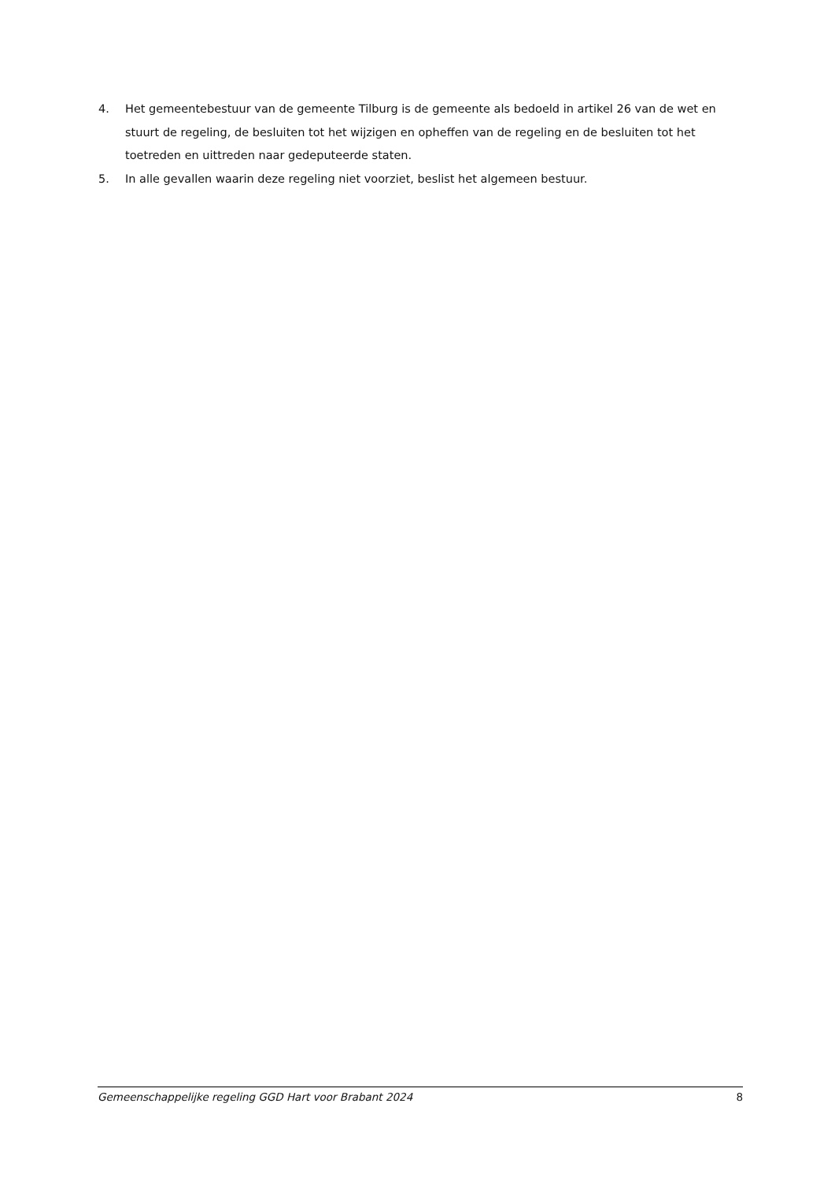4. Het gemeentebestuur van de gemeente Tilburg is de gemeente als bedoeld in artikel 26 van de wet en stuurt de regeling, de besluiten tot het wijzigen en opheffen van de regeling en de besluiten tot het toetreden en uittreden naar gedeputeerde staten.
5. In alle gevallen waarin deze regeling niet voorziet, beslist het algemeen bestuur.
Gemeenschappelijke regeling GGD Hart voor Brabant 2024 8